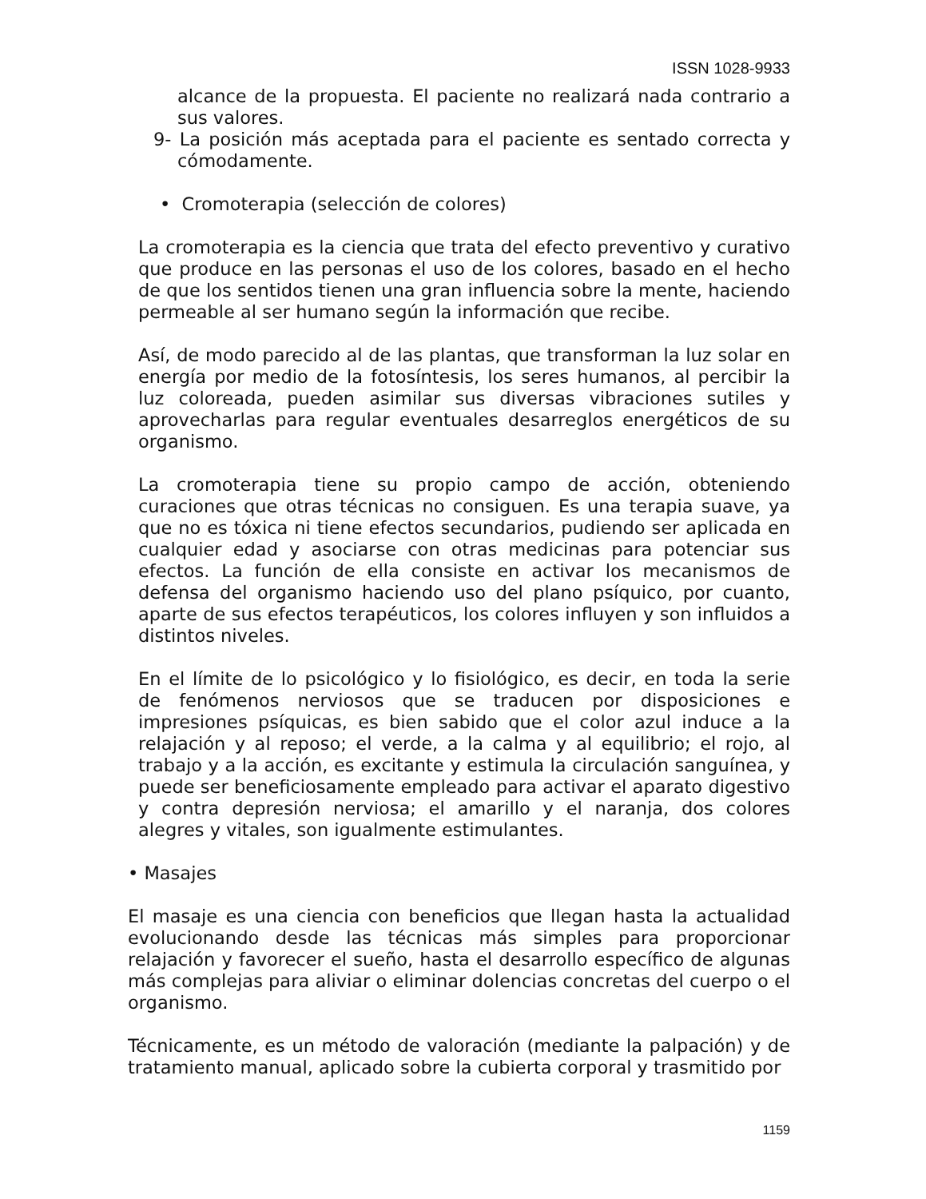ISSN 1028-9933
alcance de la propuesta. El paciente no realizará nada contrario a sus valores.
9- La posición más aceptada para el paciente es sentado correcta y cómodamente.
• Cromoterapia (selección de colores)
La cromoterapia es la ciencia que trata del efecto preventivo y curativo que produce en las personas el uso de los colores, basado en el hecho de que los sentidos tienen una gran influencia sobre la mente, haciendo permeable al ser humano según la información que recibe.
Así, de modo parecido al de las plantas, que transforman la luz solar en energía por medio de la fotosíntesis, los seres humanos, al percibir la luz coloreada, pueden asimilar sus diversas vibraciones sutiles y aprovecharlas para regular eventuales desarreglos energéticos de su organismo.
La cromoterapia tiene su propio campo de acción, obteniendo curaciones que otras técnicas no consiguen. Es una terapia suave, ya que no es tóxica ni tiene efectos secundarios, pudiendo ser aplicada en cualquier edad y asociarse con otras medicinas para potenciar sus efectos. La función de ella consiste en activar los mecanismos de defensa del organismo haciendo uso del plano psíquico, por cuanto, aparte de sus efectos terapéuticos, los colores influyen y son influidos a distintos niveles.
En el límite de lo psicológico y lo fisiológico, es decir, en toda la serie de fenómenos nerviosos que se traducen por disposiciones e impresiones psíquicas, es bien sabido que el color azul induce a la relajación y al reposo; el verde, a la calma y al equilibrio; el rojo, al trabajo y a la acción, es excitante y estimula la circulación sanguínea, y puede ser beneficiosamente empleado para activar el aparato digestivo y contra depresión nerviosa; el amarillo y el naranja, dos colores alegres y vitales, son igualmente estimulantes.
• Masajes
El masaje es una ciencia con beneficios que llegan hasta la actualidad evolucionando desde las técnicas más simples para proporcionar relajación y favorecer el sueño, hasta el desarrollo específico de algunas más complejas para aliviar o eliminar dolencias concretas del cuerpo o el organismo.
Técnicamente, es un método de valoración (mediante la palpación) y de tratamiento manual, aplicado sobre la cubierta corporal y trasmitido por
1159